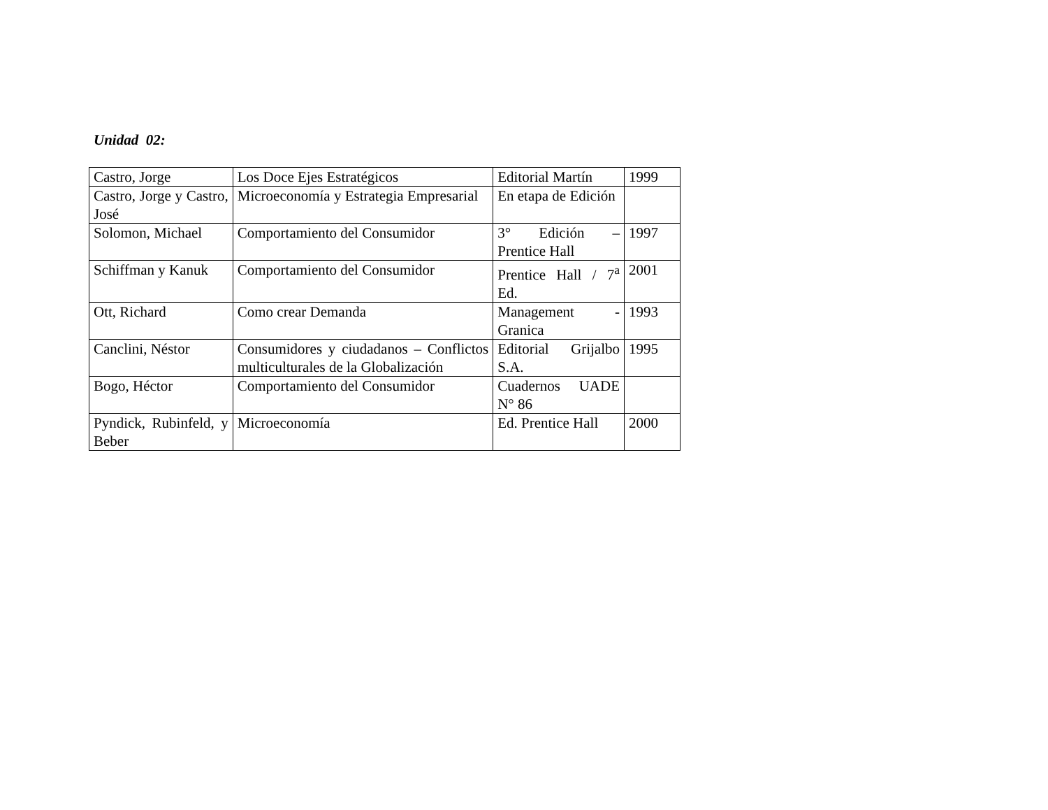Unidad 02:
| Castro, Jorge | Los Doce Ejes Estratégicos | Editorial Martín | 1999 |
| Castro, Jorge y Castro, José | Microeconomía y Estrategia Empresarial | En etapa de Edición | |
| Solomon, Michael | Comportamiento del Consumidor | 3° Edición – Prentice Hall | 1997 |
| Schiffman y Kanuk | Comportamiento del Consumidor | Prentice Hall / 7<sup>a</sup> Ed. | 2001 |
| Ott, Richard | Como crear Demanda | Management - Granica | 1993 |
| Canclini, Néstor | Consumidores y ciudadanos – Conflictos multiculturales de la Globalización | Editorial Grijalbo S.A. | 1995 |
| Bogo, Héctor | Comportamiento del Consumidor | Cuadernos UADE N° 86 | |
| Pyndick, Rubinfeld, y Beber | Microeconomía | Ed. Prentice Hall | 2000 |